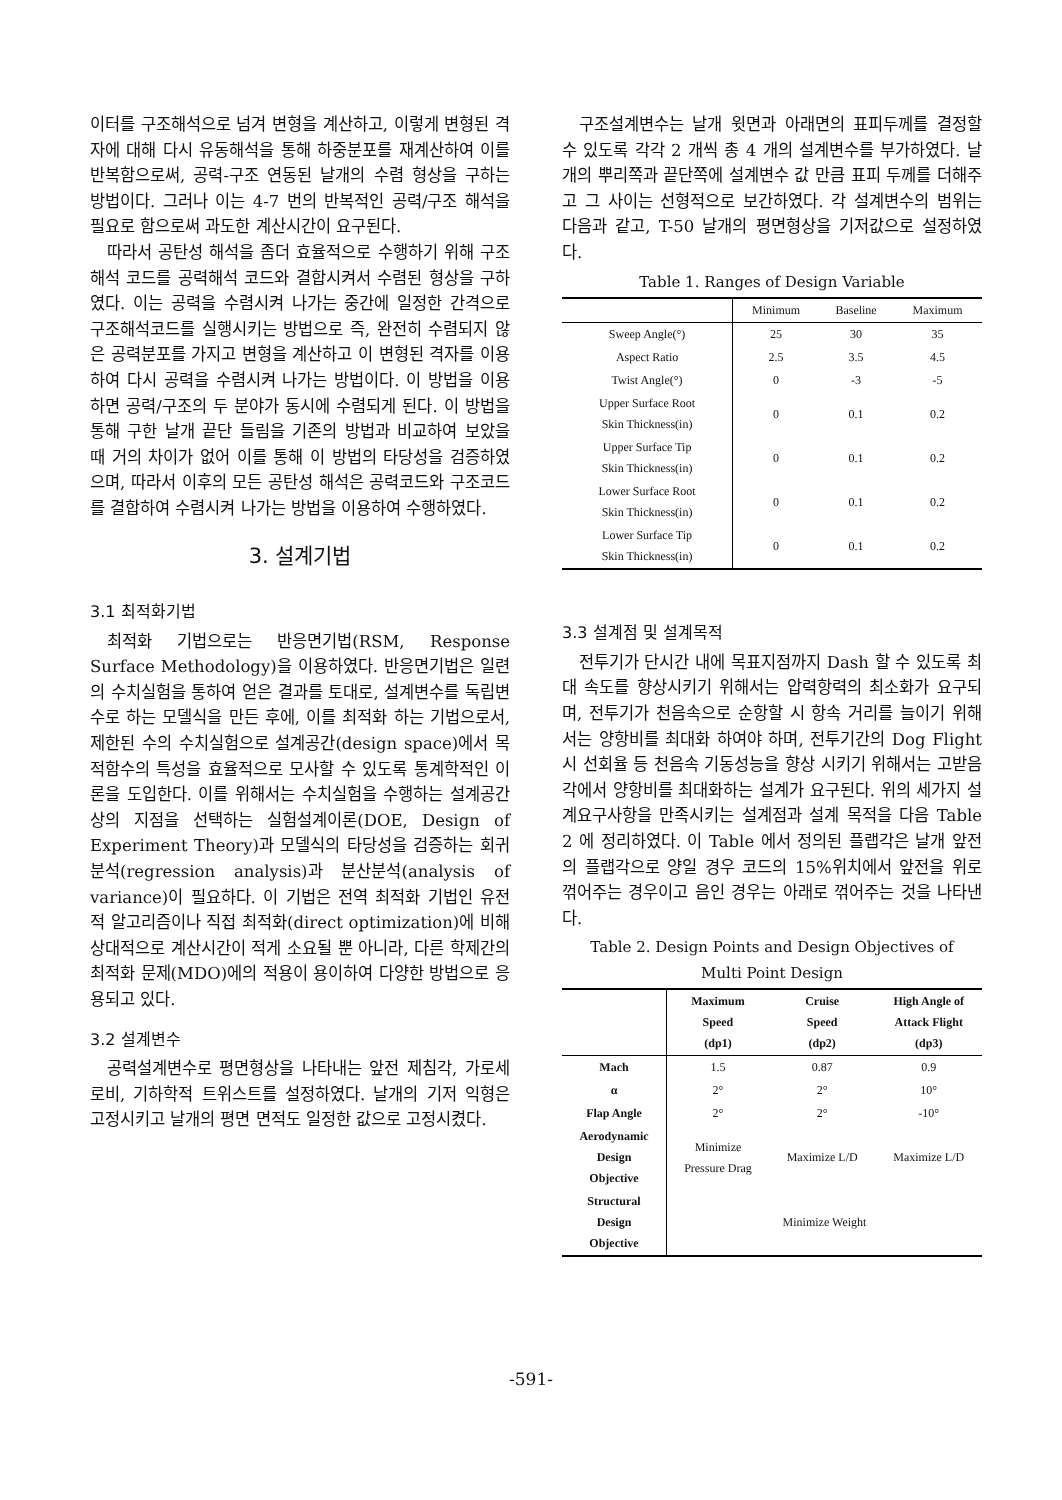이터를 구조해석으로 넘겨 변형을 계산하고, 이렇게 변형된 격자에 대해 다시 유동해석을 통해 하중분포를 재계산하여 이를 반복함으로써, 공력-구조 연동된 날개의 수렴 형상을 구하는 방법이다. 그러나 이는 4-7 번의 반복적인 공력/구조 해석을 필요로 함으로써 과도한 계산시간이 요구된다.
따라서 공탄성 해석을 좀더 효율적으로 수행하기 위해 구조해석 코드를 공력해석 코드와 결합시켜서 수렴된 형상을 구하였다. 이는 공력을 수렴시켜 나가는 중간에 일정한 간격으로 구조해석코드를 실행시키는 방법으로 즉, 완전히 수렴되지 않은 공력분포를 가지고 변형을 계산하고 이 변형된 격자를 이용하여 다시 공력을 수렴시켜 나가는 방법이다. 이 방법을 이용하면 공력/구조의 두 분야가 동시에 수렴되게 된다. 이 방법을 통해 구한 날개 끝단 들림을 기존의 방법과 비교하여 보았을 때 거의 차이가 없어 이를 통해 이 방법의 타당성을 검증하였으며, 따라서 이후의 모든 공탄성 해석은 공력코드와 구조코드를 결합하여 수렴시켜 나가는 방법을 이용하여 수행하였다.
3. 설계기법
3.1 최적화기법
최적화 기법으로는 반응면기법(RSM, Response Surface Methodology)을 이용하였다. 반응면기법은 일련의 수치실험을 통하여 얻은 결과를 토대로, 설계변수를 독립변수로 하는 모델식을 만든 후에, 이를 최적화 하는 기법으로서, 제한된 수의 수치실험으로 설계공간(design space)에서 목적함수의 특성을 효율적으로 모사할 수 있도록 통계학적인 이론을 도입한다. 이를 위해서는 수치실험을 수행하는 설계공간상의 지점을 선택하는 실험설계이론(DOE, Design of Experiment Theory)과 모델식의 타당성을 검증하는 회귀분석(regression analysis)과 분산분석(analysis of variance)이 필요하다. 이 기법은 전역 최적화 기법인 유전적 알고리즘이나 직접 최적화(direct optimization)에 비해 상대적으로 계산시간이 적게 소요될 뿐 아니라, 다른 학제간의 최적화 문제(MDO)에의 적용이 용이하여 다양한 방법으로 응용되고 있다.
3.2 설계변수
공력설계변수로 평면형상을 나타내는 앞전 제침각, 가로세로비, 기하학적 트위스트를 설정하였다. 날개의 기저 익형은 고정시키고 날개의 평면 면적도 일정한 값으로 고정시켰다.
구조설계변수는 날개 윗면과 아래면의 표피두께를 결정할 수 있도록 각각 2 개씩 총 4 개의 설계변수를 부가하였다. 날개의 뿌리쪽과 끝단쪽에 설계변수 값 만큼 표피 두께를 더해주고 그 사이는 선형적으로 보간하였다. 각 설계변수의 범위는 다음과 같고, T-50 날개의 평면형상을 기저값으로 설정하였다.
Table 1. Ranges of Design Variable
| | Minimum | Baseline | Maximum |
| --- | --- | --- | --- |
| Sweep Angle(°) | 25 | 30 | 35 |
| Aspect Ratio | 2.5 | 3.5 | 4.5 |
| Twist Angle(°) | 0 | -3 | -5 |
| Upper Surface Root Skin Thickness(in) | 0 | 0.1 | 0.2 |
| Upper Surface Tip Skin Thickness(in) | 0 | 0.1 | 0.2 |
| Lower Surface Root Skin Thickness(in) | 0 | 0.1 | 0.2 |
| Lower Surface Tip Skin Thickness(in) | 0 | 0.1 | 0.2 |
3.3 설계점 및 설계목적
전투기가 단시간 내에 목표지점까지 Dash 할 수 있도록 최대 속도를 향상시키기 위해서는 압력항력의 최소화가 요구되며, 전투기가 천음속으로 순항할 시 항속 거리를 늘이기 위해서는 양항비를 최대화 하여야 하며, 전투기간의 Dog Flight 시 선회율 등 천음속 기동성능을 향상 시키기 위해서는 고받음각에서 양항비를 최대화하는 설계가 요구된다. 위의 세가지 설계요구사항을 만족시키는 설계점과 설계 목적을 다음 Table 2 에 정리하였다. 이 Table 에서 정의된 플랩각은 날개 앞전의 플랩각으로 양일 경우 코드의 15%위치에서 앞전을 위로 꺾어주는 경우이고 음인 경우는 아래로 꺾어주는 것을 나타낸다.
Table 2. Design Points and Design Objectives of
Multi Point Design
| | Maximum Speed (dp1) | Cruise Speed (dp2) | High Angle of Attack Flight (dp3) |
| --- | --- | --- | --- |
| Mach | 1.5 | 0.87 | 0.9 |
| α | 2° | 2° | 10° |
| Flap Angle | 2° | 2° | -10° |
| Aerodynamic Design Objective | Minimize Pressure Drag | Maximize L/D | Maximize L/D |
| Structural Design Objective | Minimize Weight | | |
-591-